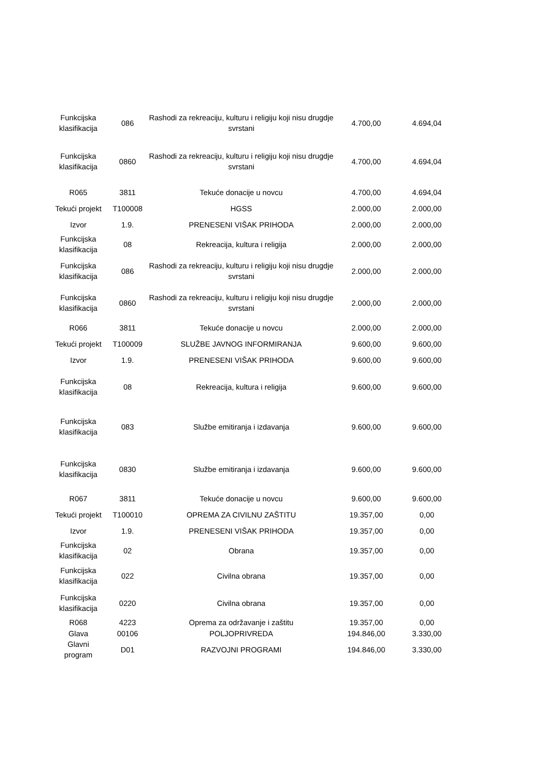| Funkcijska klasifikacija | 086 | Rashodi za rekreaciju, kulturu i religiju koji nisu drugdje svrstani | 4.700,00 | 4.694,04 |
| Funkcijska klasifikacija | 0860 | Rashodi za rekreaciju, kulturu i religiju koji nisu drugdje svrstani | 4.700,00 | 4.694,04 |
| R065 | 3811 | Tekuće donacije u novcu | 4.700,00 | 4.694,04 |
| Tekući projekt | T100008 | HGSS | 2.000,00 | 2.000,00 |
| Izvor | 1.9. | PRENESENI VIŠAK PRIHODA | 2.000,00 | 2.000,00 |
| Funkcijska klasifikacija | 08 | Rekreacija, kultura i religija | 2.000,00 | 2.000,00 |
| Funkcijska klasifikacija | 086 | Rashodi za rekreaciju, kulturu i religiju koji nisu drugdje svrstani | 2.000,00 | 2.000,00 |
| Funkcijska klasifikacija | 0860 | Rashodi za rekreaciju, kulturu i religiju koji nisu drugdje svrstani | 2.000,00 | 2.000,00 |
| R066 | 3811 | Tekuće donacije u novcu | 2.000,00 | 2.000,00 |
| Tekući projekt | T100009 | SLUŽBE JAVNOG INFORMIRANJA | 9.600,00 | 9.600,00 |
| Izvor | 1.9. | PRENESENI VIŠAK PRIHODA | 9.600,00 | 9.600,00 |
| Funkcijska klasifikacija | 08 | Rekreacija, kultura i religija | 9.600,00 | 9.600,00 |
| Funkcijska klasifikacija | 083 | Službe emitiranja i izdavanja | 9.600,00 | 9.600,00 |
| Funkcijska klasifikacija | 0830 | Službe emitiranja i izdavanja | 9.600,00 | 9.600,00 |
| R067 | 3811 | Tekuće donacije u novcu | 9.600,00 | 9.600,00 |
| Tekući projekt | T100010 | OPREMA ZA CIVILNU ZAŠTITU | 19.357,00 | 0,00 |
| Izvor | 1.9. | PRENESENI VIŠAK PRIHODA | 19.357,00 | 0,00 |
| Funkcijska klasifikacija | 02 | Obrana | 19.357,00 | 0,00 |
| Funkcijska klasifikacija | 022 | Civilna obrana | 19.357,00 | 0,00 |
| Funkcijska klasifikacija | 0220 | Civilna obrana | 19.357,00 | 0,00 |
| R068 | 4223 | Oprema za održavanje i zaštitu | 19.357,00 | 0,00 |
| Glava | 00106 | POLJOPRIVREDA | 194.846,00 | 3.330,00 |
| Glavni program | D01 | RAZVOJNI PROGRAMI | 194.846,00 | 3.330,00 |